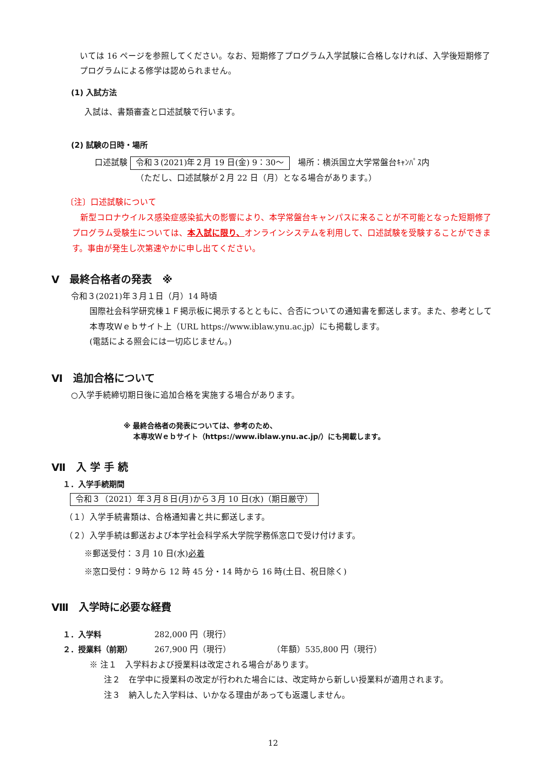いては 16 ページを参照してください。なお、短期修了プログラム入学試験に合格しなければ、入学後短期修了プログラムによる修学は認められません。
(1) 入試方法
入試は、書類審査と口述試験で行います。
(2) 試験の日時・場所
口述試験 令和３(2021)年２月 19 日(金) 9：30～　場所：横浜国立大学常盤台ｷｬﾝﾊﾟｽ内
（ただし、口述試験が２月 22 日（月）となる場合があります。）
〔注〕口述試験について
　新型コロナウイルス感染症感染拡大の影響により、本学常盤台キャンパスに来ることが不可能となった短期修了プログラム受験生については、本入試に限り、オンラインシステムを利用して、口述試験を受験することができます。事由が発生し次第速やかに申し出てください。
Ⅴ　最終合格者の発表　※
令和３(2021)年３月１日（月）14 時頃
国際社会科学研究棟１Ｆ掲示板に掲示するとともに、合否についての通知書を郵送します。また、参考として本専攻Ｗｅｂサイト上（URL https://www.iblaw.ynu.ac.jp）にも掲載します。
(電話による照会には一切応じません。)
Ⅵ　追加合格について
○入学手続締切期日後に追加合格を実施する場合があります。
※ 最終合格者の発表については、参考のため、
　 本専攻Ｗｅｂサイト（https://www.iblaw.ynu.ac.jp/）にも掲載します。
Ⅶ　入 学 手 続
１．入学手続期間
令和３（2021）年３月８日(月)から３月 10 日(水)（期日厳守）
（１）入学手続書類は、合格通知書と共に郵送します。
（２）入学手続は郵送および本学社会科学系大学院学務係窓口で受け付けます。
※郵送受付：３月 10 日(水)必着
※窓口受付：９時から 12 時 45 分・14 時から 16 時(土日、祝日除く)
Ⅷ　入学時に必要な経費
１．入学料 282,000 円（現行）
２．授業料（前期） 267,900 円（現行）　　　　　　（年額）535,800 円（現行）
※ 注１　入学料および授業料は改定される場合があります。
注２　在学中に授業料の改定が行われた場合には、改定時から新しい授業料が適用されます。
注３　納入した入学料は、いかなる理由があっても返還しません。
12